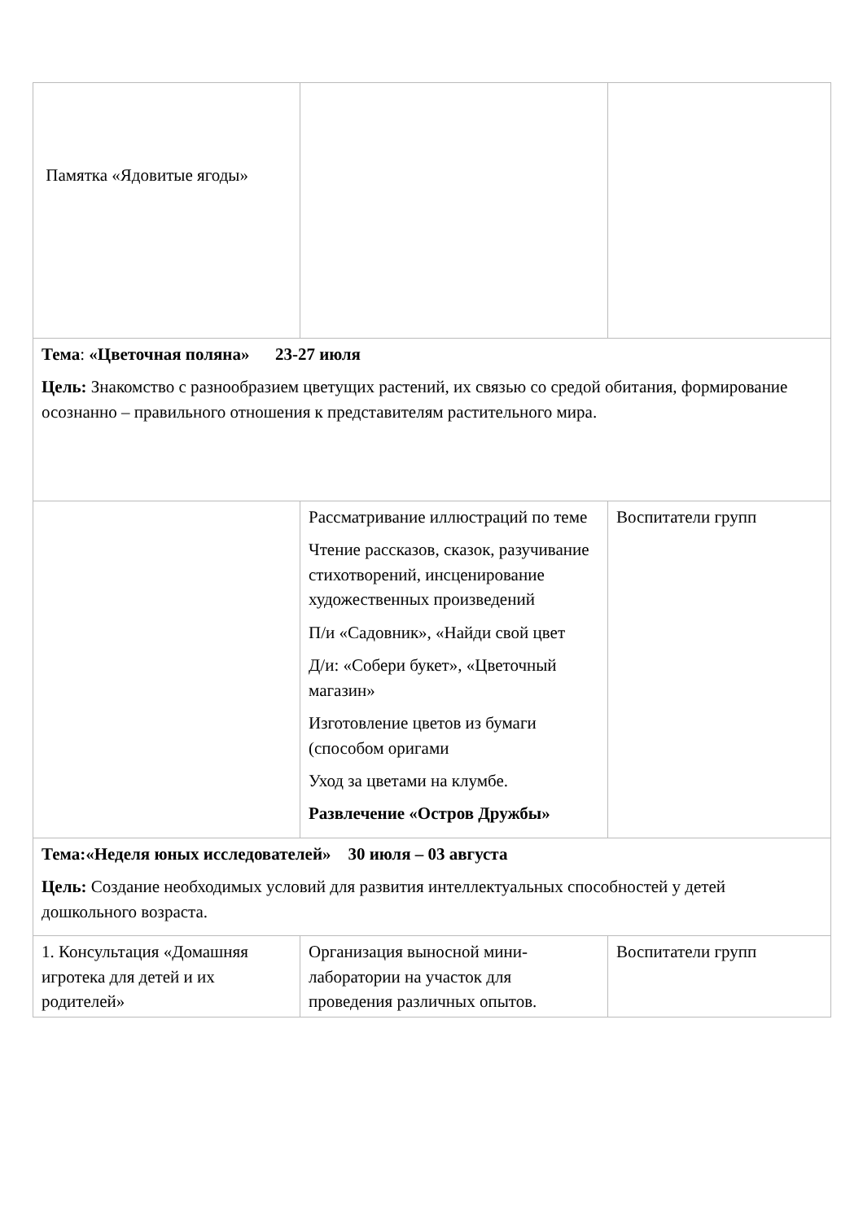| Тема : «Цветочная поляна» 23-27 июля Цель: Знакомство с разнообразием цветущих растений, их связью со средой обитания, формирование осознанно – правильного отношения к представителям растительного мира. | | |
| Памятка «Ядовитые ягоды» | Рассматривание иллюстраций по теме Чтение рассказов, сказок, разучивание стихотворений, инсценирование художественных произведений П/и «Садовник», «Найди свой цвет Д/и: «Собери букет», «Цветочный магазин» Изготовление цветов из бумаги (способом оригами Уход за цветами на клумбе. Развлечение «Остров Дружбы» | Воспитатели групп |
| Тема:«Неделя юных исследователей» 30 июля – 03 августа Цель: Создание необходимых условий для развития интеллектуальных способностей у детей дошкольного возраста. | | |
| 1. Консультация «Домашняя игротека для детей и их родителей» | Организация выносной мини-лаборатории на участок для проведения различных опытов. | Воспитатели групп |